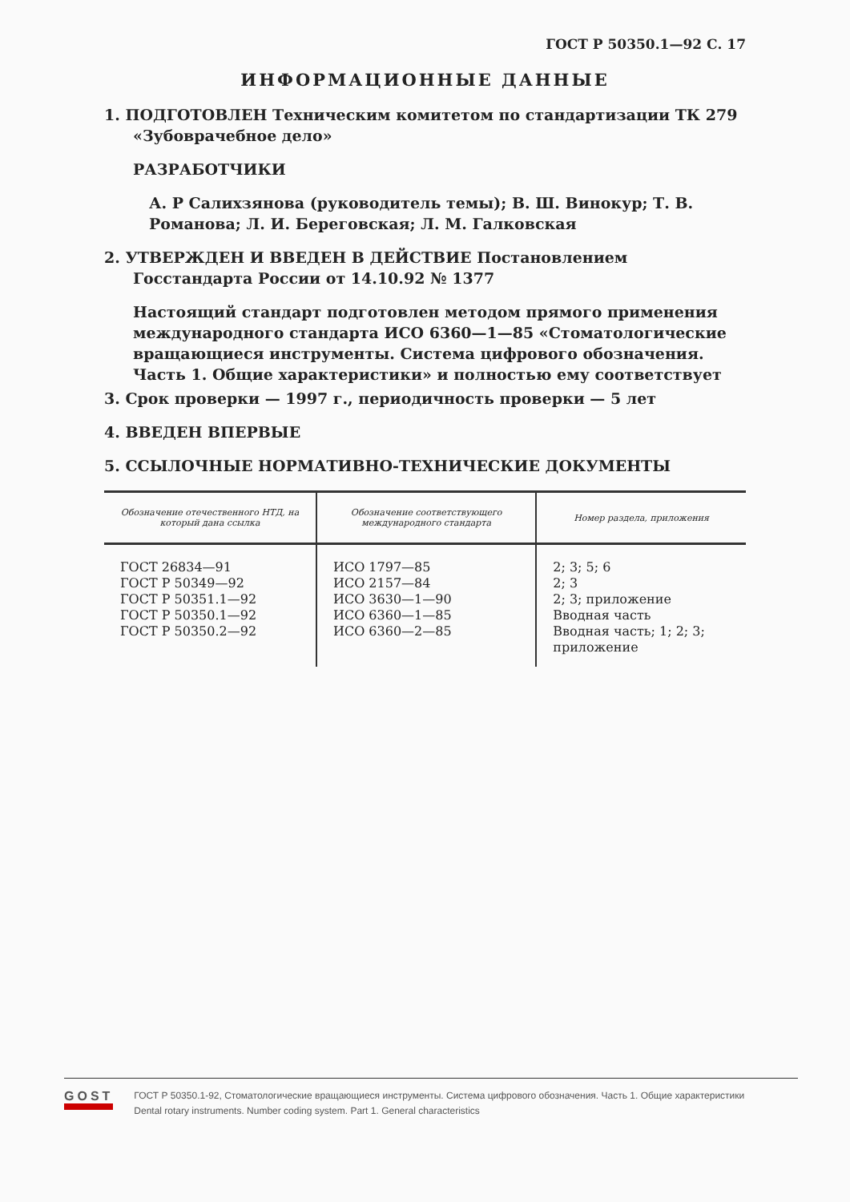ГОСТ Р 50350.1—92 С. 17
ИНФОРМАЦИОННЫЕ ДАННЫЕ
1. ПОДГОТОВЛЕН Техническим комитетом по стандартизации ТК 279 «Зубоврачебное дело»
РАЗРАБОТЧИКИ
А. Р Салихзянова (руководитель темы); В. Ш. Винокур; Т. В. Романова; Л. И. Береговская; Л. М. Галковская
2. УТВЕРЖДЕН И ВВЕДЕН В ДЕЙСТВИЕ Постановлением Госстандарта России от 14.10.92 № 1377
Настоящий стандарт подготовлен методом прямого применения международного стандарта ИСО 6360—1—85 «Стоматологические вращающиеся инструменты. Система цифрового обозначения. Часть 1. Общие характеристики» и полностью ему соответствует
3. Срок проверки — 1997 г., периодичность проверки — 5 лет
4. ВВЕДЕН ВПЕРВЫЕ
5. ССЫЛОЧНЫЕ НОРМАТИВНО-ТЕХНИЧЕСКИЕ ДОКУМЕНТЫ
| Обозначение отечественного НТД, на который дана ссылка | Обозначение соответствующего международного стандарта | Номер раздела, приложения |
| --- | --- | --- |
| ГОСТ 26834—91 ГОСТ Р 50349—92 ГОСТ Р 50351.1—92 ГОСТ Р 50350.1—92 ГОСТ Р 50350.2—92 | ИСО 1797—85 ИСО 2157—84 ИСО 3630—1—90 ИСО 6360—1—85 ИСО 6360—2—85 | 2; 3; 5; 6 2; 3 2; 3; приложение Вводная часть Вводная часть; 1; 2; 3; приложение |
GOST
EXPERT
ГОСТ Р 50350.1-92, Стоматологические вращающиеся инструменты. Система цифрового обозначения. Часть 1. Общие характеристики
Dental rotary instruments. Number coding system. Part 1. General characteristics